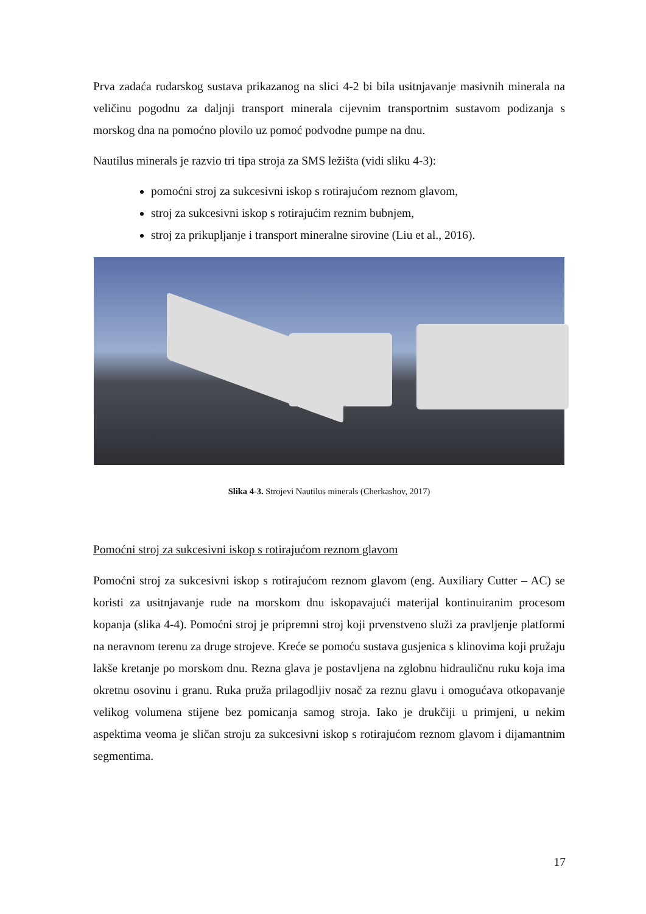Prva zadaća rudarskog sustava prikazanog na slici 4-2 bi bila usitnjavanje masivnih minerala na veličinu pogodnu za daljnji transport minerala cijevnim transportnim sustavom podizanja s morskog dna na pomoćno plovilo uz pomoć podvodne pumpe na dnu.
Nautilus minerals je razvio tri tipa stroja za SMS ležišta (vidi sliku 4-3):
pomoćni stroj za sukcesivni iskop s rotirajućom reznom glavom,
stroj za sukcesivni iskop s rotirajućim reznim bubnjem,
stroj za prikupljanje i transport mineralne sirovine (Liu et al., 2016).
Slika 4-3. Strojevi Nautilus minerals (Cherkashov, 2017)
Pomoćni stroj za sukcesivni iskop s rotirajućom reznom glavom
Pomoćni stroj za sukcesivni iskop s rotirajućom reznom glavom (eng. Auxiliary Cutter – AC) se koristi za usitnjavanje rude na morskom dnu iskopavajući materijal kontinuiranim procesom kopanja (slika 4-4). Pomoćni stroj je pripremni stroj koji prvenstveno služi za pravljenje platformi na neravnom terenu za druge strojeve. Kreće se pomoću sustava gusjenica s klinovima koji pružaju lakše kretanje po morskom dnu. Rezna glava je postavljena na zglobnu hidrauličnu ruku koja ima okretnu osovinu i granu. Ruka pruža prilagodljiv nosač za reznu glavu i omogućava otkopavanje velikog volumena stijene bez pomicanja samog stroja. Iako je drukčiji u primjeni, u nekim aspektima veoma je sličan stroju za sukcesivni iskop s rotirajućom reznom glavom i dijamantnim segmentima.
17